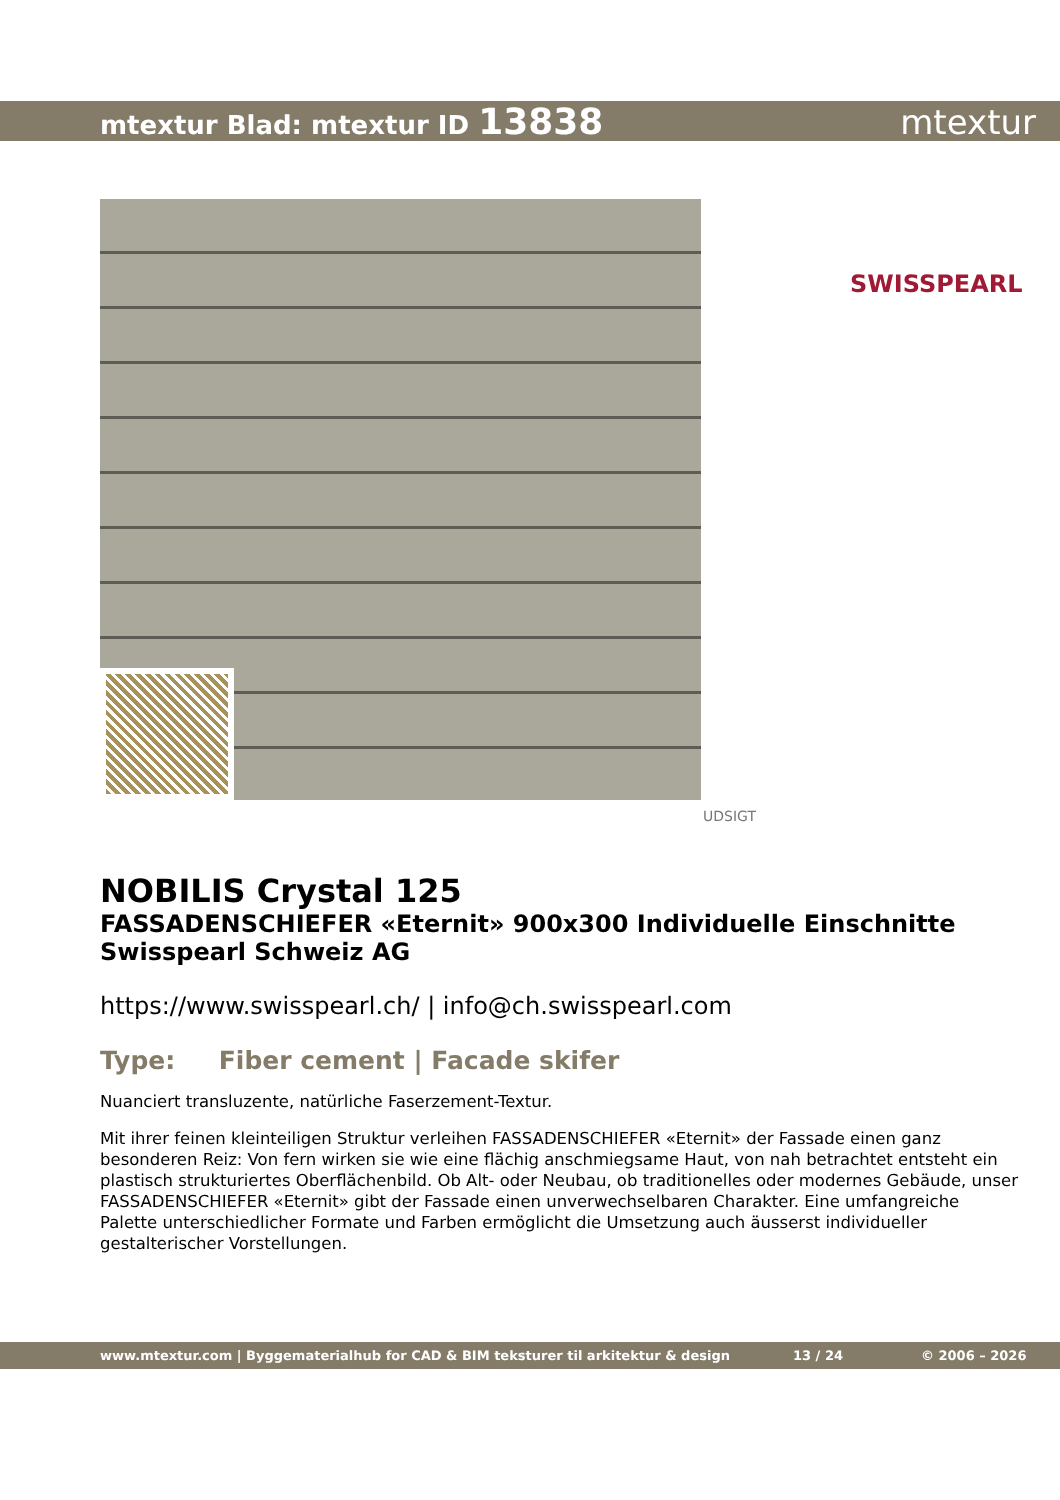mtextur Blad: mtextur ID 13838 mtextur
SWISSPEARL
UDSIGT
NOBILIS Crystal 125
FASSADENSCHIEFER «Eternit» 900x300 Individuelle Einschnitte
Swisspearl Schweiz AG
https://www.swisspearl.ch/ | info@ch.swisspearl.com
Type: Fiber cement | Facade skifer
Nuanciert transluzente, natürliche Faserzement-Textur.
Mit ihrer feinen kleinteiligen Struktur verleihen FASSADENSCHIEFER «Eternit» der Fassade einen ganz besonderen Reiz: Von fern wirken sie wie eine flächig anschmiegsame Haut, von nah betrachtet entsteht ein plastisch strukturiertes Oberflächenbild. Ob Alt- oder Neubau, ob traditionelles oder modernes Gebäude, unser FASSADENSCHIEFER «Eternit» gibt der Fassade einen unverwechselbaren Charakter. Eine umfangreiche Palette unterschiedlicher Formate und Farben ermöglicht die Umsetzung auch äusserst individueller gestalterischer Vorstellungen.
www.mtextur.com | Byggematerialhub for CAD & BIM teksturer til arkitektur & design 13 / 24 © 2006 – 2026